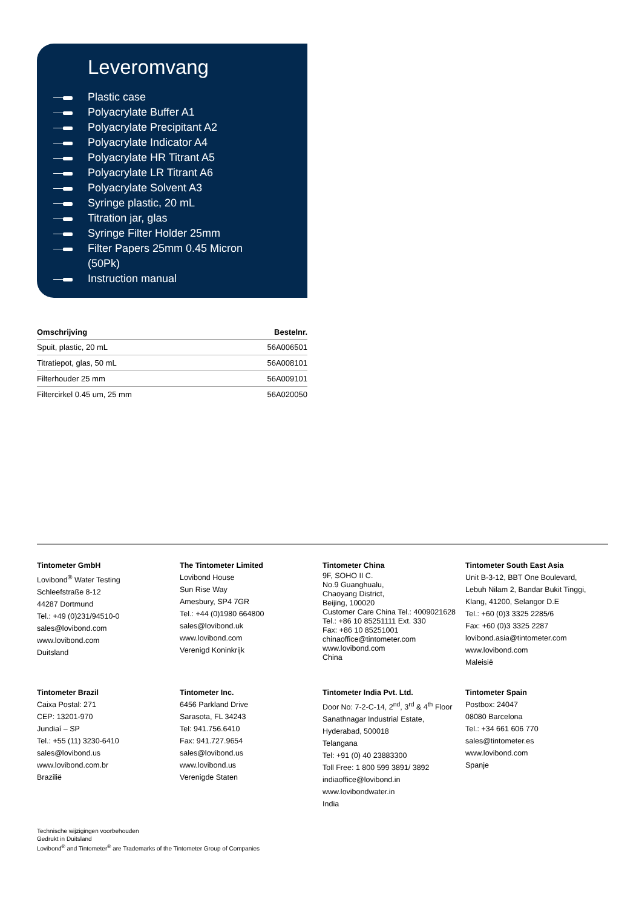Leveromvang
Plastic case
Polyacrylate Buffer A1
Polyacrylate Precipitant A2
Polyacrylate Indicator A4
Polyacrylate HR Titrant A5
Polyacrylate LR Titrant A6
Polyacrylate Solvent A3
Syringe plastic, 20 mL
Titration jar, glas
Syringe Filter Holder 25mm
Filter Papers 25mm 0.45 Micron
(50Pk)
Instruction manual
| Omschrijving | Bestelnr. |
| --- | --- |
| Spuit, plastic, 20 mL | 56A006501 |
| Titratiepot, glas, 50 mL | 56A008101 |
| Filterhouder 25 mm | 56A009101 |
| Filtercirkel 0.45 um, 25 mm | 56A020050 |
Tintometer GmbH
Lovibond<sup>®</sup> Water Testing
Schleefstraße 8-12
44287 Dortmund
Tel.: +49 (0)231/94510-0
sales@lovibond.com
www.lovibond.com
Duitsland
The Tintometer Limited
Lovibond House
Sun Rise Way
Amesbury, SP4 7GR
Tel.: +44 (0)1980 664800
sales@lovibond.uk
www.lovibond.com
Verenigd Koninkrijk
Tintometer China
9F, SOHO II C.
No.9 Guanghualu,
Chaoyang District,
Beijing, 100020
Customer Care China Tel.: 4009021628
Tel.: +86 10 85251111 Ext. 330
Fax: +86 10 85251001
chinaoffice@tintometer.com
www.lovibond.com
China
Tintometer South East Asia
Unit B-3-12, BBT One Boulevard,
Lebuh Nilam 2, Bandar Bukit Tinggi,
Klang, 41200, Selangor D.E
Tel.: +60 (0)3 3325 2285/6
Fax: +60 (0)3 3325 2287
lovibond.asia@tintometer.com
www.lovibond.com
Maleisië
Tintometer Brazil
Caixa Postal: 271
CEP: 13201-970
Jundiaí – SP
Tel.: +55 (11) 3230-6410
sales@lovibond.us
www.lovibond.com.br
Brazilië
Tintometer Inc.
6456 Parkland Drive
Sarasota, FL 34243
Tel: 941.756.6410
Fax: 941.727.9654
sales@lovibond.us
www.lovibond.us
Verenigde Staten
Tintometer India Pvt. Ltd.
Door No: 7-2-C-14, 2<sup>nd</sup>, 3<sup>rd</sup> & 4<sup>th</sup> Floor
Sanathnagar Industrial Estate,
Hyderabad, 500018
Telangana
Tel: +91 (0) 40 23883300
Toll Free: 1 800 599 3891/ 3892
indiaoffice@lovibond.in
www.lovibondwater.in
India
Tintometer Spain
Postbox: 24047
08080 Barcelona
Tel.: +34 661 606 770
sales@tintometer.es
www.lovibond.com
Spanje
Technische wijzigingen voorbehouden
Gedrukt in Duitsland
Lovibond<sup>®</sup> and Tintometer<sup>®</sup> are Trademarks of the Tintometer Group of Companies